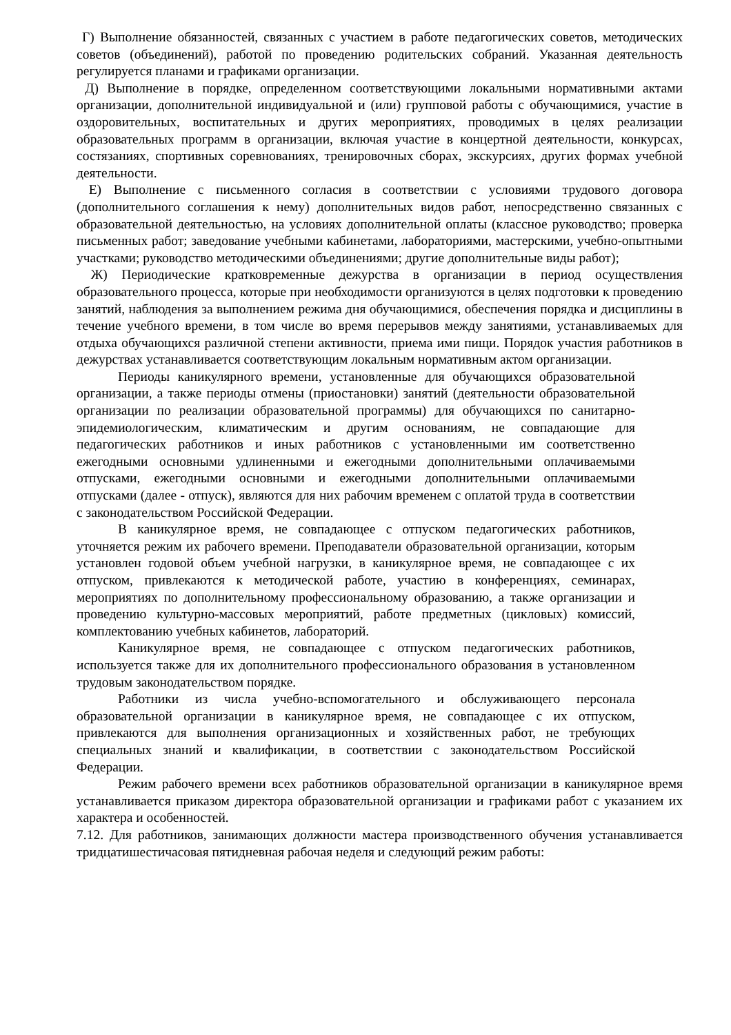Г) Выполнение обязанностей, связанных с участием в работе педагогических советов, методических советов (объединений), работой по проведению родительских собраний. Указанная деятельность регулируется планами и графиками организации.
Д) Выполнение в порядке, определенном соответствующими локальными нормативными актами организации, дополнительной индивидуальной и (или) групповой работы с обучающимися, участие в оздоровительных, воспитательных и других мероприятиях, проводимых в целях реализации образовательных программ в организации, включая участие в концертной деятельности, конкурсах, состязаниях, спортивных соревнованиях, тренировочных сборах, экскурсиях, других формах учебной деятельности.
Е) Выполнение с письменного согласия в соответствии с условиями трудового договора (дополнительного соглашения к нему) дополнительных видов работ, непосредственно связанных с образовательной деятельностью, на условиях дополнительной оплаты (классное руководство; проверка письменных работ; заведование учебными кабинетами, лабораториями, мастерскими, учебно-опытными участками; руководство методическими объединениями; другие дополнительные виды работ);
Ж) Периодические кратковременные дежурства в организации в период осуществления образовательного процесса, которые при необходимости организуются в целях подготовки к проведению занятий, наблюдения за выполнением режима дня обучающимися, обеспечения порядка и дисциплины в течение учебного времени, в том числе во время перерывов между занятиями, устанавливаемых для отдыха обучающихся различной степени активности, приема ими пищи. Порядок участия работников в дежурствах устанавливается соответствующим локальным нормативным актом организации.
Периоды каникулярного времени, установленные для обучающихся образовательной организации, а также периоды отмены (приостановки) занятий (деятельности образовательной организации по реализации образовательной программы) для обучающихся по санитарно-эпидемиологическим, климатическим и другим основаниям, не совпадающие для педагогических работников и иных работников с установленными им соответственно ежегодными основными удлиненными и ежегодными дополнительными оплачиваемыми отпусками, ежегодными основными и ежегодными дополнительными оплачиваемыми отпусками (далее - отпуск), являются для них рабочим временем с оплатой труда в соответствии с законодательством Российской Федерации.
В каникулярное время, не совпадающее с отпуском педагогических работников, уточняется режим их рабочего времени. Преподаватели образовательной организации, которым установлен годовой объем учебной нагрузки, в каникулярное время, не совпадающее с их отпуском, привлекаются к методической работе, участию в конференциях, семинарах, мероприятиях по дополнительному профессиональному образованию, а также организации и проведению культурно-массовых мероприятий, работе предметных (цикловых) комиссий, комплектованию учебных кабинетов, лабораторий.
Каникулярное время, не совпадающее с отпуском педагогических работников, используется также для их дополнительного профессионального образования в установленном трудовым законодательством порядке.
Работники из числа учебно-вспомогательного и обслуживающего персонала образовательной организации в каникулярное время, не совпадающее с их отпуском, привлекаются для выполнения организационных и хозяйственных работ, не требующих специальных знаний и квалификации, в соответствии с законодательством Российской Федерации.
Режим рабочего времени всех работников образовательной организации в каникулярное время устанавливается приказом директора образовательной организации и графиками работ с указанием их характера и особенностей.
7.12. Для работников, занимающих должности мастера производственного обучения устанавливается тридцатишестичасовая пятидневная рабочая неделя и следующий режим работы: